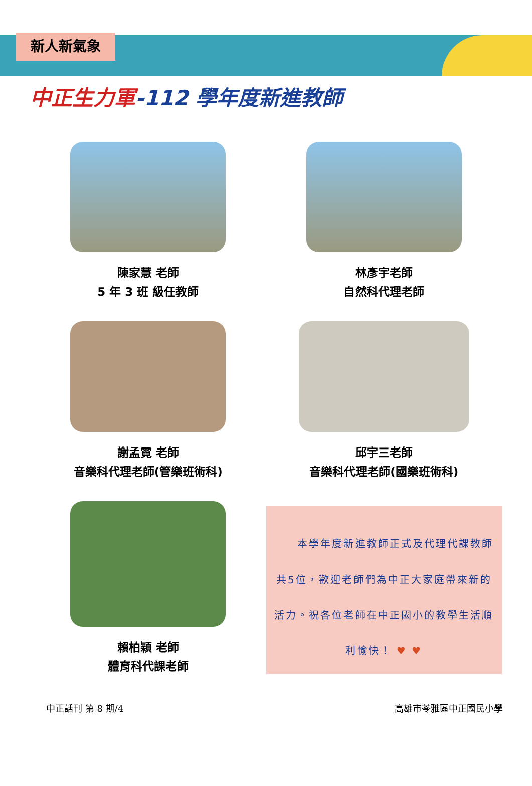新人新氣象
中正生力軍-112 學年度新進教師
陳家慧 老師
5 年 3 班 級任教師
林彥宇老師
自然科代理老師
謝孟霓 老師
音樂科代理老師(管樂班術科)
邱宇三老師
音樂科代理老師(國樂班術科)
賴柏穎 老師
體育科代課老師
　　本學年度新進教師正式及代理代課教師共5位，歡迎老師們為中正大家庭帶來新的活力。祝各位老師在中正國小的教學生活順利愉快！ ♥ ♥
中正話刊 第 8 期/4 高雄市苓雅區中正國民小學